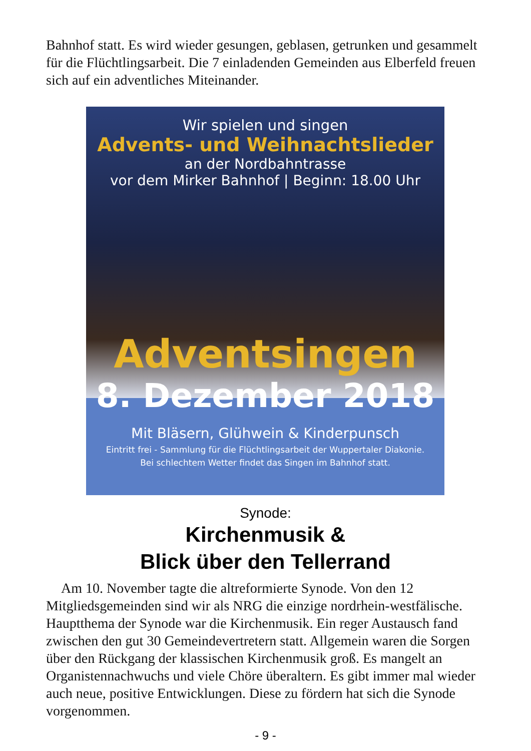Bahnhof statt. Es wird wieder gesungen, geblasen, getrunken und gesammelt für die Flüchtlingsarbeit. Die 7 einladenden Gemeinden aus Elberfeld freuen sich auf ein adventliches Miteinander.
Wir spielen und singen
Advents- und Weihnachtslieder
an der Nordbahntrasse
vor dem Mirker Bahnhof | Beginn: 18.00 Uhr
Adventsingen
8. Dezember 2018
Mit Bläsern, Glühwein & Kinderpunsch
Eintritt frei - Sammlung für die Flüchtlingsarbeit der Wuppertaler Diakonie.
Bei schlechtem Wetter findet das Singen im Bahnhof statt.
Synode:
Kirchenmusik &
Blick über den Tellerrand
Am 10. November tagte die altreformierte Synode. Von den 12 Mitgliedsgemeinden sind wir als NRG die einzige nordrhein-westfälische. Hauptthema der Synode war die Kirchenmusik. Ein reger Austausch fand zwischen den gut 30 Gemeindevertretern statt. Allgemein waren die Sorgen über den Rückgang der klassischen Kirchenmusik groß. Es mangelt an Organistennachwuchs und viele Chöre überaltern. Es gibt immer mal wieder auch neue, positive Entwicklungen. Diese zu fördern hat sich die Synode vorgenommen.
- 9 -